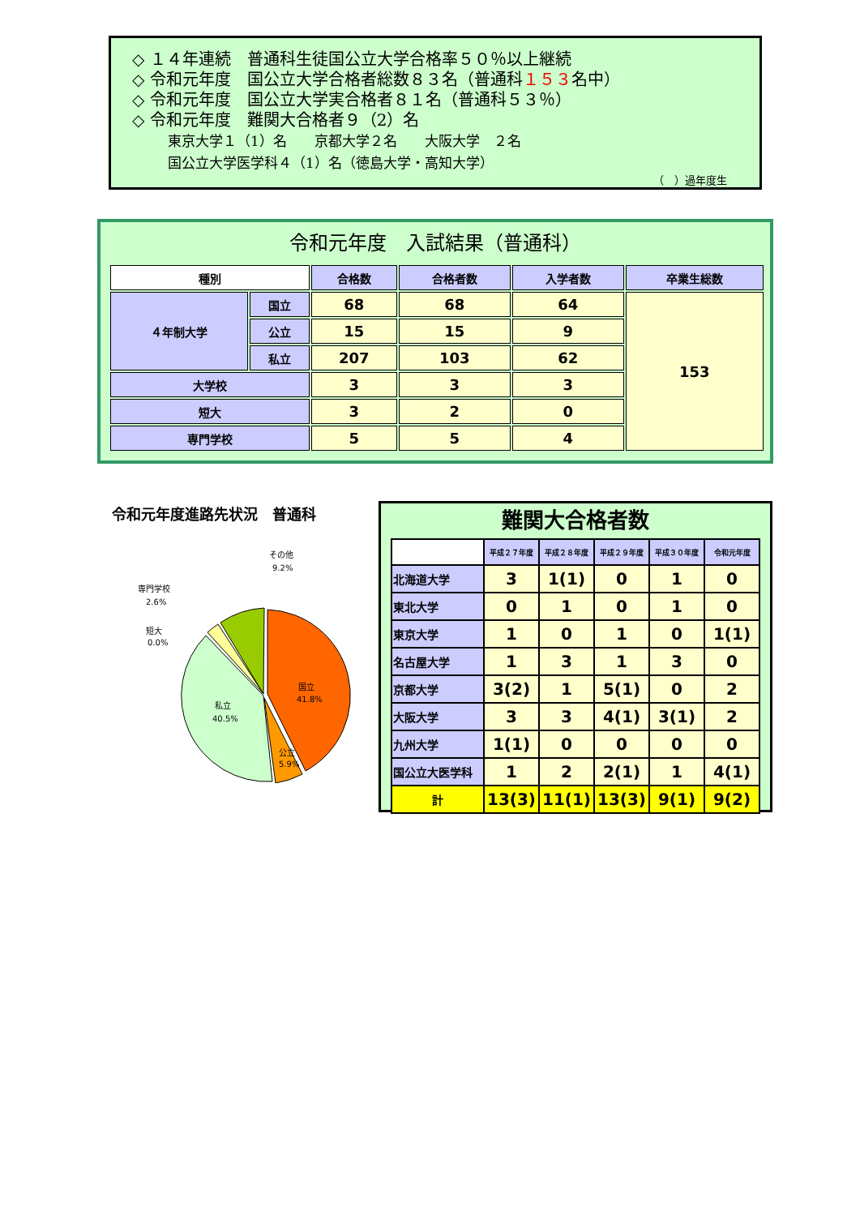◇ １４年連続　普通科生徒国公立大学合格率５０％以上継続
◇ 令和元年度　国公立大学合格者総数８３名（普通科１５３名中）
◇ 令和元年度　国公立大学実合格者８１名（普通科５３％）
◇ 令和元年度　難関大合格者９（2）名
東京大学１（1）名　　京都大学２名　　大阪大学　２名
国公立大学医学科４（1）名（徳島大学・高知大学）
（　）過年度生
令和元年度　入試結果（普通科）
| 種別 | | 合格数 | 合格者数 | 入学者数 | 卒業生総数 |
| --- | --- | --- | --- | --- | --- |
| ４年制大学 | 国立 | 68 | 68 | 64 | 153 |
| | 公立 | 15 | 15 | 9 | |
| | 私立 | 207 | 103 | 62 | |
| 大学校 | | 3 | 3 | 3 | |
| 短大 | | 3 | 2 | 0 | |
| 専門学校 | | 5 | 5 | 4 | |
令和元年度進路先状況　普通科
国立
41.8%
公立
5.9%
私立
40.5%
短大
0.0%
専門学校
2.6%
その他
9.2%
難関大合格者数
| | 平成２７年度 | 平成２８年度 | 平成２９年度 | 平成３０年度 | 令和元年度 |
| --- | --- | --- | --- | --- | --- |
| 北海道大学 | 3 | 1(1) | 0 | 1 | 0 |
| 東北大学 | 0 | 1 | 0 | 1 | 0 |
| 東京大学 | 1 | 0 | 1 | 0 | 1(1) |
| 名古屋大学 | 1 | 3 | 1 | 3 | 0 |
| 京都大学 | 3(2) | 1 | 5(1) | 0 | 2 |
| 大阪大学 | 3 | 3 | 4(1) | 3(1) | 2 |
| 九州大学 | 1(1) | 0 | 0 | 0 | 0 |
| 国公立大医学科 | 1 | 2 | 2(1) | 1 | 4(1) |
| 計 | 13(3) | 11(1) | 13(3) | 9(1) | 9(2) |